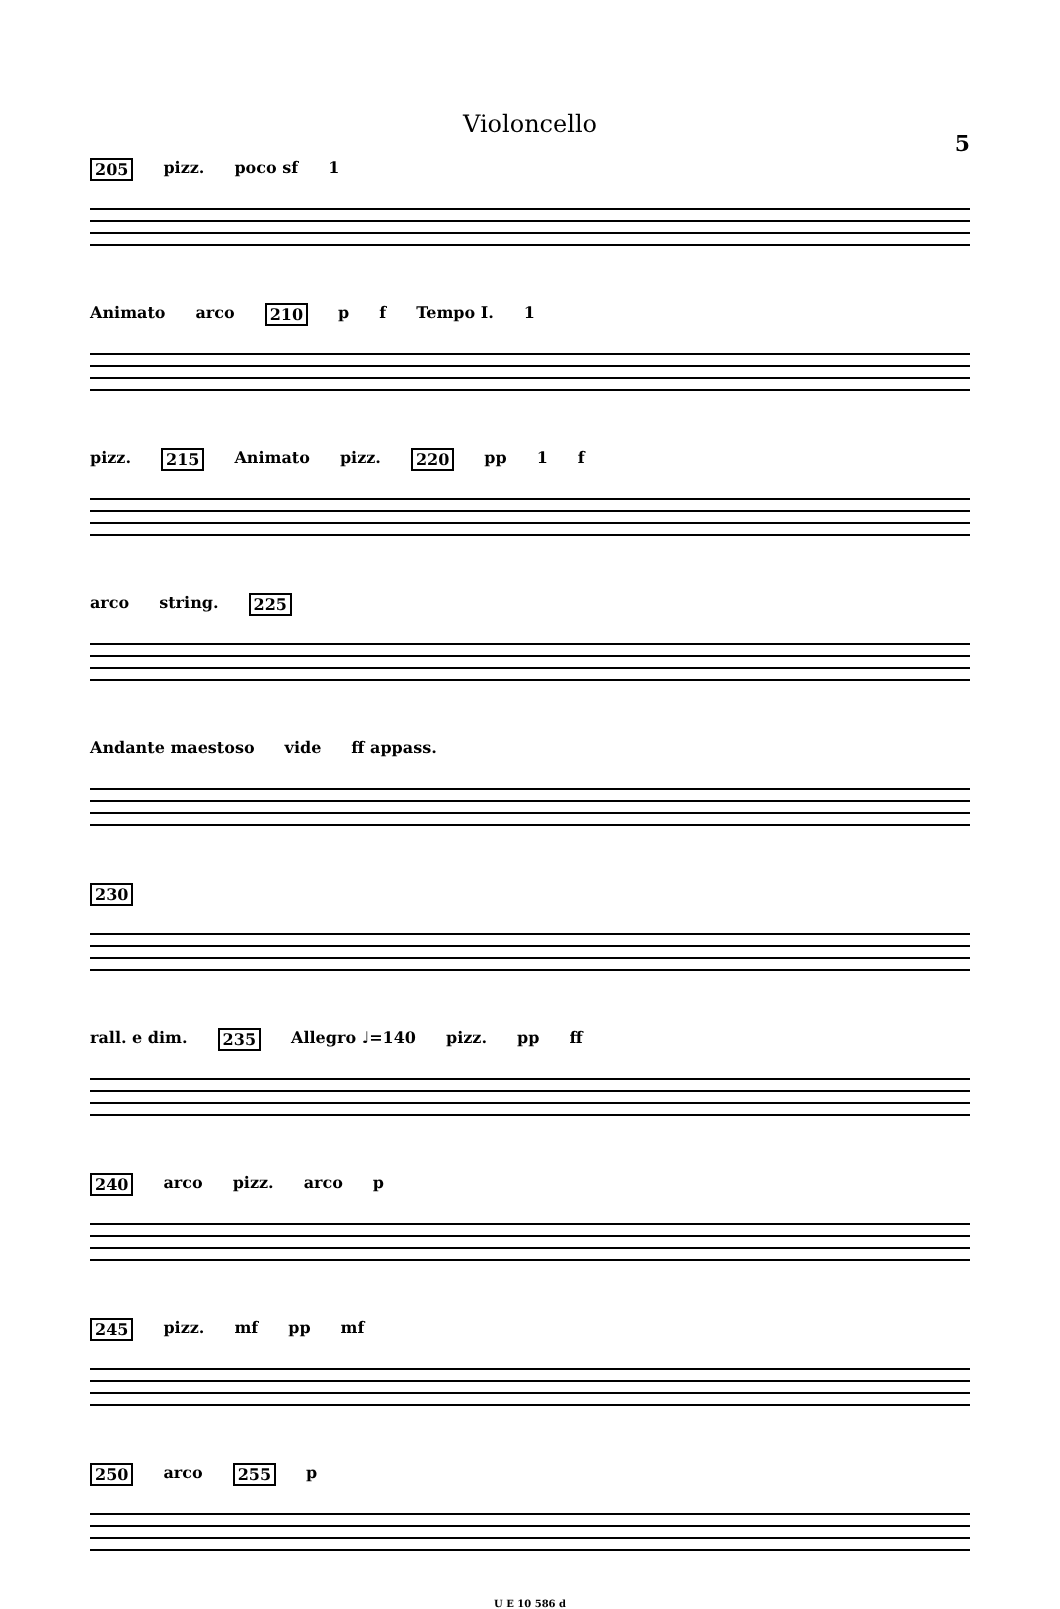Violoncello
5
205 pizz. poco sf 1
Animato arco 210 p f Tempo I. 1
pizz. 215 Animato pizz. 220 pp 1 f
arco string. 225
Andante maestoso vide ff appass.
230
rall. e dim. 235 Allegro ♩=140 pizz. pp ff
240 arco pizz. arco p
245 pizz. mf pp mf
250 arco 255 p
U E 10 586 d